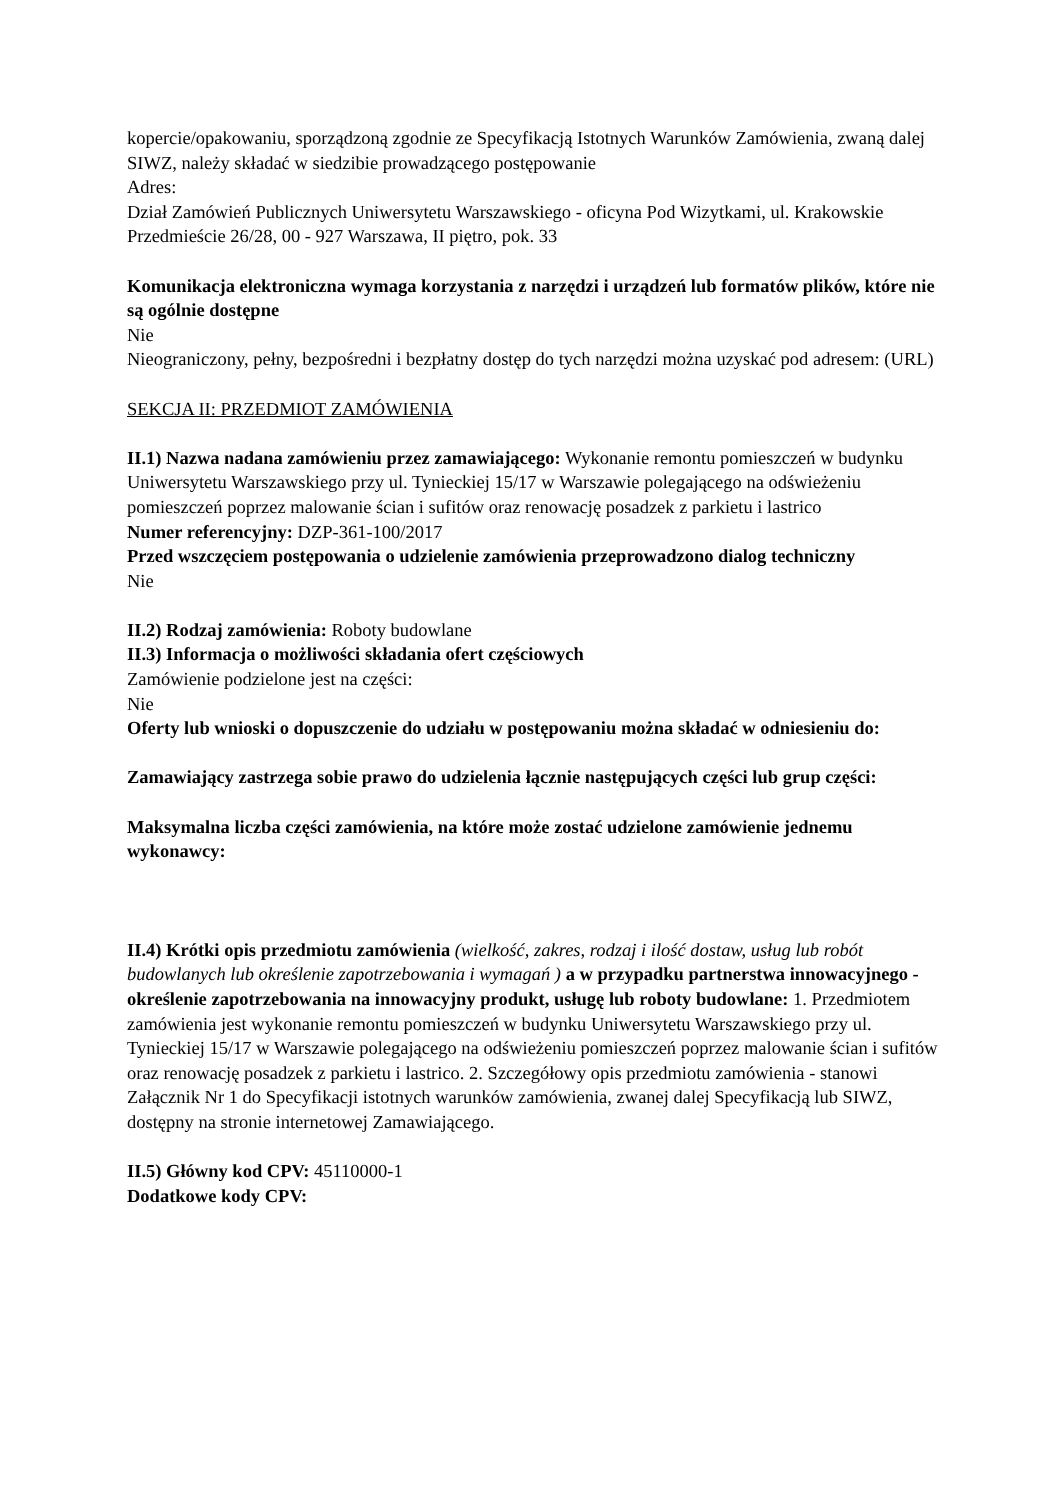kopercie/opakowaniu, sporządzoną zgodnie ze Specyfikacją Istotnych Warunków Zamówienia, zwaną dalej SIWZ, należy składać w siedzibie prowadzącego postępowanie
Adres:
Dział Zamówień Publicznych Uniwersytetu Warszawskiego - oficyna Pod Wizytkami, ul. Krakowskie Przedmieście 26/28, 00 - 927 Warszawa, II piętro, pok. 33
Komunikacja elektroniczna wymaga korzystania z narzędzi i urządzeń lub formatów plików, które nie są ogólnie dostępne
Nie
Nieograniczony, pełny, bezpośredni i bezpłatny dostęp do tych narzędzi można uzyskać pod adresem: (URL)
SEKCJA II: PRZEDMIOT ZAMÓWIENIA
II.1) Nazwa nadana zamówieniu przez zamawiającego: Wykonanie remontu pomieszczeń w budynku Uniwersytetu Warszawskiego przy ul. Tynieckiej 15/17 w Warszawie polegającego na odświeżeniu pomieszczeń poprzez malowanie ścian i sufitów oraz renowację posadzek z parkietu i lastrico
Numer referencyjny: DZP-361-100/2017
Przed wszczęciem postępowania o udzielenie zamówienia przeprowadzono dialog techniczny
Nie
II.2) Rodzaj zamówienia: Roboty budowlane
II.3) Informacja o możliwości składania ofert częściowych
Zamówienie podzielone jest na części:
Nie
Oferty lub wnioski o dopuszczenie do udziału w postępowaniu można składać w odniesieniu do:
Zamawiający zastrzega sobie prawo do udzielenia łącznie następujących części lub grup części:
Maksymalna liczba części zamówienia, na które może zostać udzielone zamówienie jednemu wykonawcy:
II.4) Krótki opis przedmiotu zamówienia (wielkość, zakres, rodzaj i ilość dostaw, usług lub robót budowlanych lub określenie zapotrzebowania i wymagań ) a w przypadku partnerstwa innowacyjnego - określenie zapotrzebowania na innowacyjny produkt, usługę lub roboty budowlane: 1. Przedmiotem zamówienia jest wykonanie remontu pomieszczeń w budynku Uniwersytetu Warszawskiego przy ul. Tynieckiej 15/17 w Warszawie polegającego na odświeżeniu pomieszczeń poprzez malowanie ścian i sufitów oraz renowację posadzek z parkietu i lastrico. 2. Szczegółowy opis przedmiotu zamówienia - stanowi Załącznik Nr 1 do Specyfikacji istotnych warunków zamówienia, zwanej dalej Specyfikacją lub SIWZ, dostępny na stronie internetowej Zamawiającego.
II.5) Główny kod CPV: 45110000-1
Dodatkowe kody CPV: